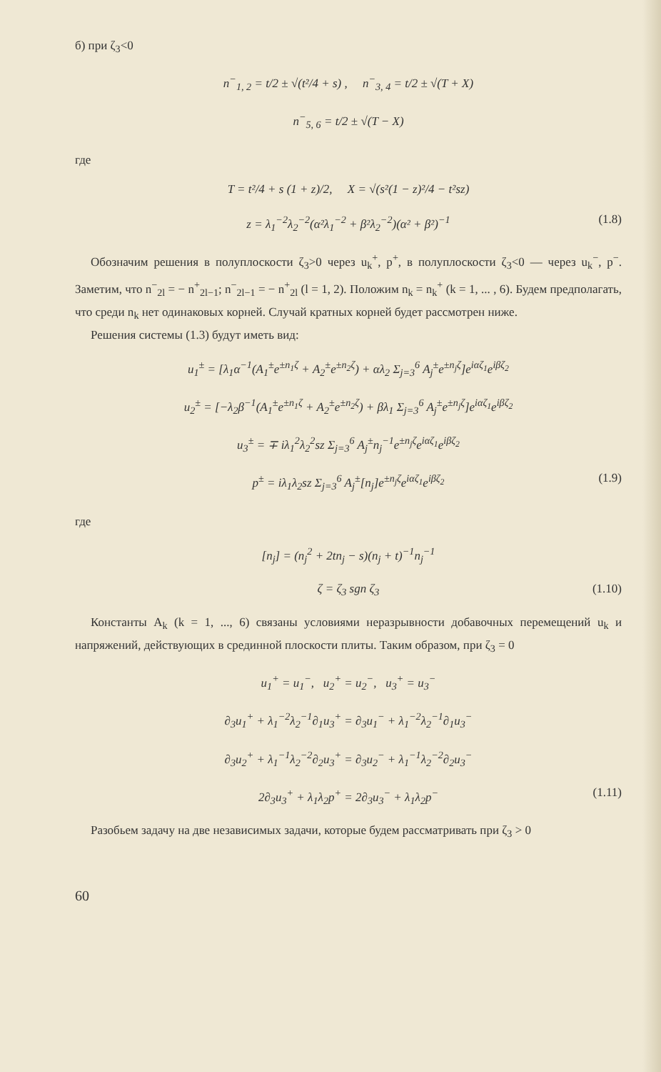б) при ζ<sub>3</sub><0
n<sup>−</sup><sub>1, 2</sub> = t/2 ± √(t²/4 + s) , n<sup>−</sup><sub>3, 4</sub> = t/2 ± √(T + X)
n<sup>−</sup><sub>5, 6</sub> = t/2 ± √(T − X)
где
T = t²/4 + s (1 + z)/2, X = √(s²(1 − z)²/4 − t²sz)
z = λ<sub>1</sub><sup>−2</sup>λ<sub>2</sub><sup>−2</sup>(α²λ<sub>1</sub><sup>−2</sup> + β²λ<sub>2</sub><sup>−2</sup>)(α² + β²)<sup>−1</sup> (1.8)
Обозначим решения в полуплоскости ζ<sub>3</sub>>0 через u<sub>k</sub><sup>+</sup>, p<sup>+</sup>, в полуплоскости ζ<sub>3</sub><0 — через u<sub>k</sub><sup>−</sup>, p<sup>−</sup>. Заметим, что n<sup>−</sup><sub>2l</sub> = − n<sup>+</sup><sub>2l−1</sub>; n<sup>−</sup><sub>2l−1</sub> = − n<sup>+</sup><sub>2l</sub> (l = 1, 2). Положим n<sub>k</sub> = n<sub>k</sub><sup>+</sup> (k = 1, ... , 6). Будем предполагать, что среди n<sub>k</sub> нет одинаковых корней. Случай кратных корней будет рассмотрен ниже.
Решения системы (1.3) будут иметь вид:
u<sub>1</sub><sup>±</sup> = [λ<sub>1</sub>α<sup>−1</sup>(A<sub>1</sub><sup>±</sup>e<sup>±n<sub>1</sub>ζ</sup> + A<sub>2</sub><sup>±</sup>e<sup>±n<sub>2</sub>ζ</sup>) + αλ<sub>2</sub> Σ<sub>j=3</sub><sup>6</sup> A<sub>j</sub><sup>±</sup>e<sup>±n<sub>j</sub>ζ</sup>]e<sup>iαζ<sub>1</sub></sup>e<sup>iβζ<sub>2</sub></sup>
u<sub>2</sub><sup>±</sup> = [−λ<sub>2</sub>β<sup>−1</sup>(A<sub>1</sub><sup>±</sup>e<sup>±n<sub>1</sub>ζ</sup> + A<sub>2</sub><sup>±</sup>e<sup>±n<sub>2</sub>ζ</sup>) + βλ<sub>1</sub> Σ<sub>j=3</sub><sup>6</sup> A<sub>j</sub><sup>±</sup>e<sup>±n<sub>j</sub>ζ</sup>]e<sup>iαζ<sub>1</sub></sup>e<sup>iβζ<sub>2</sub></sup>
u<sub>3</sub><sup>±</sup> = ∓ iλ<sub>1</sub><sup>2</sup>λ<sub>2</sub><sup>2</sup>sz Σ<sub>j=3</sub><sup>6</sup> A<sub>j</sub><sup>±</sup>n<sub>j</sub><sup>−1</sup>e<sup>±n<sub>j</sub>ζ</sup>e<sup>iαζ<sub>1</sub></sup>e<sup>iβζ<sub>2</sub></sup>
p<sup>±</sup> = iλ<sub>1</sub>λ<sub>2</sub>sz Σ<sub>j=3</sub><sup>6</sup> A<sub>j</sub><sup>±</sup>[n<sub>j</sub>]e<sup>±n<sub>j</sub>ζ</sup>e<sup>iαζ<sub>1</sub></sup>e<sup>iβζ<sub>2</sub></sup> (1.9)
где
[n<sub>j</sub>] = (n<sub>j</sub><sup>2</sup> + 2tn<sub>j</sub> − s)(n<sub>j</sub> + t)<sup>−1</sup>n<sub>j</sub><sup>−1</sup>
ζ = ζ<sub>3</sub> sgn ζ<sub>3</sub> (1.10)
Константы A<sub>k</sub> (k = 1, ..., 6) связаны условиями неразрывности добавочных перемещений u<sub>k</sub> и напряжений, действующих в срединной плоскости плиты. Таким образом, при ζ<sub>3</sub> = 0
u<sub>1</sub><sup>+</sup> = u<sub>1</sub><sup>−</sup>, u<sub>2</sub><sup>+</sup> = u<sub>2</sub><sup>−</sup>, u<sub>3</sub><sup>+</sup> = u<sub>3</sub><sup>−</sup>
∂<sub>3</sub>u<sub>1</sub><sup>+</sup> + λ<sub>1</sub><sup>−2</sup>λ<sub>2</sub><sup>−1</sup>∂<sub>1</sub>u<sub>3</sub><sup>+</sup> = ∂<sub>3</sub>u<sub>1</sub><sup>−</sup> + λ<sub>1</sub><sup>−2</sup>λ<sub>2</sub><sup>−1</sup>∂<sub>1</sub>u<sub>3</sub><sup>−</sup>
∂<sub>3</sub>u<sub>2</sub><sup>+</sup> + λ<sub>1</sub><sup>−1</sup>λ<sub>2</sub><sup>−2</sup>∂<sub>2</sub>u<sub>3</sub><sup>+</sup> = ∂<sub>3</sub>u<sub>2</sub><sup>−</sup> + λ<sub>1</sub><sup>−1</sup>λ<sub>2</sub><sup>−2</sup>∂<sub>2</sub>u<sub>3</sub><sup>−</sup>
2∂<sub>3</sub>u<sub>3</sub><sup>+</sup> + λ<sub>1</sub>λ<sub>2</sub>p<sup>+</sup> = 2∂<sub>3</sub>u<sub>3</sub><sup>−</sup> + λ<sub>1</sub>λ<sub>2</sub>p<sup>−</sup> (1.11)
Разобьем задачу на две независимых задачи, которые будем рассматривать при ζ<sub>3</sub> > 0
60